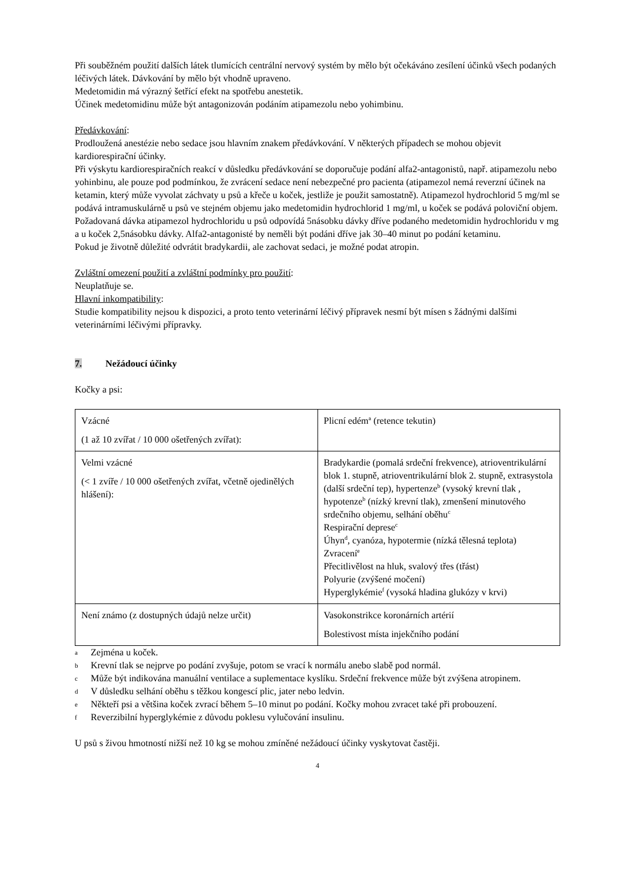Při souběžném použití dalších látek tlumících centrální nervový systém by mělo být očekáváno zesílení účinků všech podaných léčivých látek. Dávkování by mělo být vhodně upraveno.
Medetomidin má výrazný šetřící efekt na spotřebu anestetik.
Účinek medetomidinu může být antagonizován podáním atipamezolu nebo yohimbinu.
Předávkování:
Prodloužená anestézie nebo sedace jsou hlavním znakem předávkování. V některých případech se mohou objevit kardiorespirační účinky.
Při výskytu kardiorespiračních reakcí v důsledku předávkování se doporučuje podání alfa2-antagonistů, např. atipamezolu nebo yohinbinu, ale pouze pod podmínkou, že zvrácení sedace není nebezpečné pro pacienta (atipamezol nemá reverzní účinek na ketamin, který může vyvolat záchvaty u psů a křeče u koček, jestliže je použit samostatně). Atipamezol hydrochlorid 5 mg/ml se podává intramuskulárně u psů ve stejném objemu jako medetomidin hydrochlorid 1 mg/ml, u koček se podává poloviční objem. Požadovaná dávka atipamezol hydrochloridu u psů odpovídá 5násobku dávky dříve podaného medetomidin hydrochloridu v mg a u koček 2,5násobku dávky. Alfa2-antagonisté by neměli být podáni dříve jak 30–40 minut po podání ketaminu.
Pokud je životně důležité odvrátit bradykardii, ale zachovat sedaci, je možné podat atropin.
Zvláštní omezení použití a zvláštní podmínky pro použití:
Neuplatňuje se.
Hlavní inkompatibility:
Studie kompatibility nejsou k dispozici, a proto tento veterinární léčivý přípravek nesmí být mísen s žádnými dalšími veterinárními léčivými přípravky.
7. Nežádoucí účinky
Kočky a psi:
| Vzácné (1 až 10 zvířat / 10 000 ošetřených zvířat): | Plicní edém<sup>a</sup> (retence tekutin) |
| Velmi vzácné (< 1 zvíře / 10 000 ošetřených zvířat, včetně ojedinělých hlášení): | Bradykardie (pomalá srdeční frekvence), atrioventrikulární blok 1. stupně, atrioventrikulární blok 2. stupně, extrasystola (další srdeční tep), hypertenze<sup>b</sup> (vysoký krevní tlak , hypotenze<sup>b</sup> (nízký krevní tlak), zmenšení minutového srdečního objemu, selhání oběhu<sup>c</sup> Respirační deprese<sup>c</sup> Úhyn<sup>d</sup>, cyanóza, hypotermie (nízká tělesná teplota) Zvracení<sup>e</sup> Přecitlivělost na hluk, svalový třes (třást) Polyurie (zvýšené močení) Hyperglykémie<sup>f</sup> (vysoká hladina glukózy v krvi) |
| Není známo (z dostupných údajů nelze určit) | Vasokonstrikce koronárních artérií Bolestivost místa injekčního podání |
a Zejména u koček.
b Krevní tlak se nejprve po podání zvyšuje, potom se vrací k normálu anebo slabě pod normál.
c Může být indikována manuální ventilace a suplementace kyslíku. Srdeční frekvence může být zvýšena atropinem.
d V důsledku selhání oběhu s těžkou kongescí plic, jater nebo ledvin.
e Někteří psi a většina koček zvrací během 5–10 minut po podání. Kočky mohou zvracet také při probouzení.
f Reverzibilní hyperglykémie z důvodu poklesu vylučování insulinu.
U psů s živou hmotností nižší než 10 kg se mohou zmíněné nežádoucí účinky vyskytovat častěji.
4